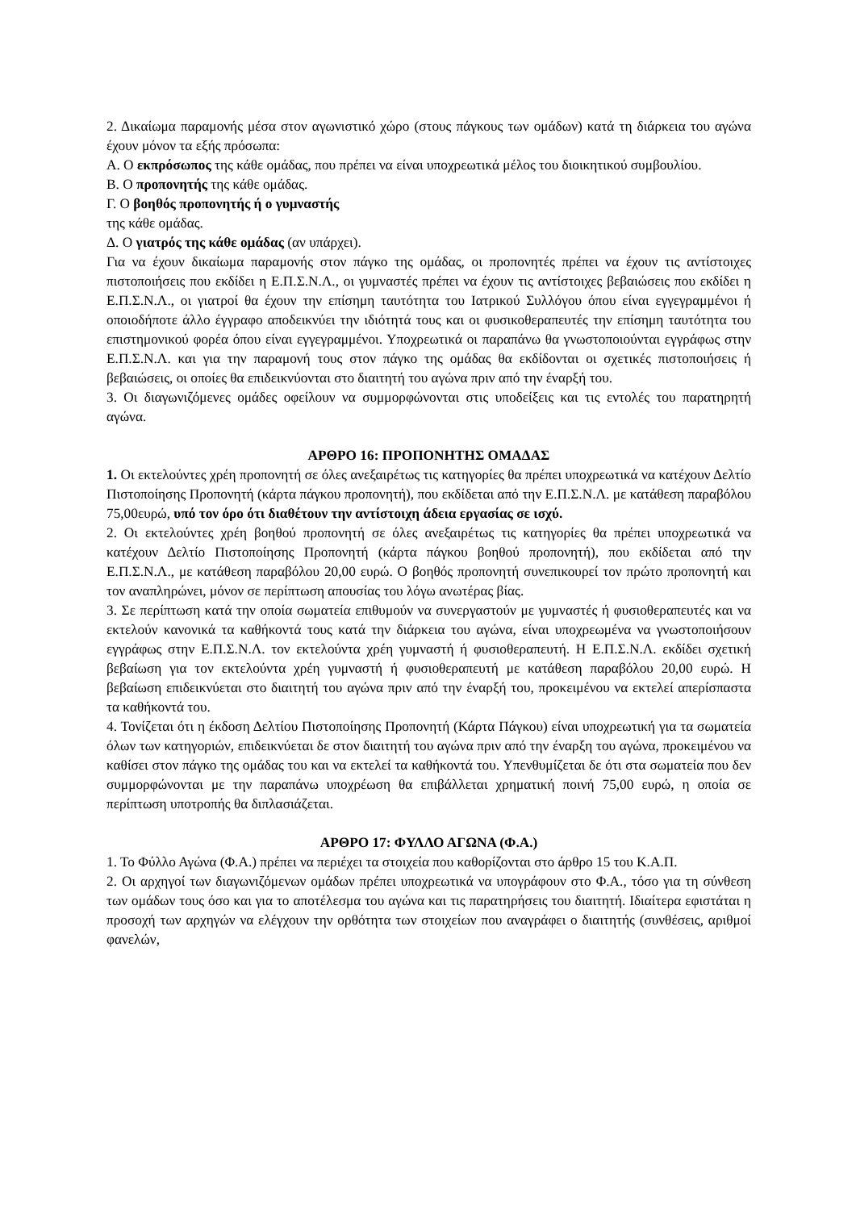2. Δικαίωμα παραμονής μέσα στον αγωνιστικό χώρο (στους πάγκους των ομάδων) κατά τη διάρκεια του αγώνα έχουν μόνον τα εξής πρόσωπα:
Α. Ο εκπρόσωπος της κάθε ομάδας, που πρέπει να είναι υποχρεωτικά μέλος του διοικητικού συμβουλίου.
Β. Ο προπονητής της κάθε ομάδας.
Γ. Ο βοηθός προπονητής ή ο γυμναστής
της κάθε ομάδας.
Δ. Ο γιατρός της κάθε ομάδας (αν υπάρχει).
Για να έχουν δικαίωμα παραμονής στον πάγκο της ομάδας, οι προπονητές πρέπει να έχουν τις αντίστοιχες πιστοποιήσεις που εκδίδει η Ε.Π.Σ.Ν.Λ., οι γυμναστές πρέπει να έχουν τις αντίστοιχες βεβαιώσεις που εκδίδει η Ε.Π.Σ.Ν.Λ., οι γιατροί θα έχουν την επίσημη ταυτότητα του Ιατρικού Συλλόγου όπου είναι εγγεγραμμένοι ή οποιοδήποτε άλλο έγγραφο αποδεικνύει την ιδιότητά τους και οι φυσικοθεραπευτές την επίσημη ταυτότητα του επιστημονικού φορέα όπου είναι εγγεγραμμένοι. Υποχρεωτικά οι παραπάνω θα γνωστοποιούνται εγγράφως στην Ε.Π.Σ.Ν.Λ. και για την παραμονή τους στον πάγκο της ομάδας θα εκδίδονται οι σχετικές πιστοποιήσεις ή βεβαιώσεις, οι οποίες θα επιδεικνύονται στο διαιτητή του αγώνα πριν από την έναρξή του.
3. Οι διαγωνιζόμενες ομάδες οφείλουν να συμμορφώνονται στις υποδείξεις και τις εντολές του παρατηρητή αγώνα.
ΑΡΘΡΟ 16: ΠΡΟΠΟΝΗΤΗΣ ΟΜΑΔΑΣ
1. Οι εκτελούντες χρέη προπονητή σε όλες ανεξαιρέτως τις κατηγορίες θα πρέπει υποχρεωτικά να κατέχουν Δελτίο Πιστοποίησης Προπονητή (κάρτα πάγκου προπονητή), που εκδίδεται από την Ε.Π.Σ.Ν.Λ. με κατάθεση παραβόλου 75,00ευρώ, υπό τον όρο ότι διαθέτουν την αντίστοιχη άδεια εργασίας σε ισχύ.
2. Οι εκτελούντες χρέη βοηθού προπονητή σε όλες ανεξαιρέτως τις κατηγορίες θα πρέπει υποχρεωτικά να κατέχουν Δελτίο Πιστοποίησης Προπονητή (κάρτα πάγκου βοηθού προπονητή), που εκδίδεται από την Ε.Π.Σ.Ν.Λ., με κατάθεση παραβόλου 20,00 ευρώ. Ο βοηθός προπονητή συνεπικουρεί τον πρώτο προπονητή και τον αναπληρώνει, μόνον σε περίπτωση απουσίας του λόγω ανωτέρας βίας.
3. Σε περίπτωση κατά την οποία σωματεία επιθυμούν να συνεργαστούν με γυμναστές ή φυσιοθεραπευτές και να εκτελούν κανονικά τα καθήκοντά τους κατά την διάρκεια του αγώνα, είναι υποχρεωμένα να γνωστοποιήσουν εγγράφως στην Ε.Π.Σ.Ν.Λ. τον εκτελούντα χρέη γυμναστή ή φυσιοθεραπευτή. Η Ε.Π.Σ.Ν.Λ. εκδίδει σχετική βεβαίωση για τον εκτελούντα χρέη γυμναστή ή φυσιοθεραπευτή με κατάθεση παραβόλου 20,00 ευρώ. Η βεβαίωση επιδεικνύεται στο διαιτητή του αγώνα πριν από την έναρξή του, προκειμένου να εκτελεί απερίσπαστα τα καθήκοντά του.
4. Τονίζεται ότι η έκδοση Δελτίου Πιστοποίησης Προπονητή (Κάρτα Πάγκου) είναι υποχρεωτική για τα σωματεία όλων των κατηγοριών, επιδεικνύεται δε στον διαιτητή του αγώνα πριν από την έναρξη του αγώνα, προκειμένου να καθίσει στον πάγκο της ομάδας του και να εκτελεί τα καθήκοντά του. Υπενθυμίζεται δε ότι στα σωματεία που δεν συμμορφώνονται με την παραπάνω υποχρέωση θα επιβάλλεται χρηματική ποινή 75,00 ευρώ, η οποία σε περίπτωση υποτροπής θα διπλασιάζεται.
ΑΡΘΡΟ 17: ΦΥΛΛΟ ΑΓΩΝΑ (Φ.Α.)
1. Το Φύλλο Αγώνα (Φ.Α.) πρέπει να περιέχει τα στοιχεία που καθορίζονται στο άρθρο 15 του Κ.Α.Π.
2. Οι αρχηγοί των διαγωνιζόμενων ομάδων πρέπει υποχρεωτικά να υπογράφουν στο Φ.Α., τόσο για τη σύνθεση των ομάδων τους όσο και για το αποτέλεσμα του αγώνα και τις παρατηρήσεις του διαιτητή. Ιδιαίτερα εφιστάται η προσοχή των αρχηγών να ελέγχουν την ορθότητα των στοιχείων που αναγράφει ο διαιτητής (συνθέσεις, αριθμοί φανελών,